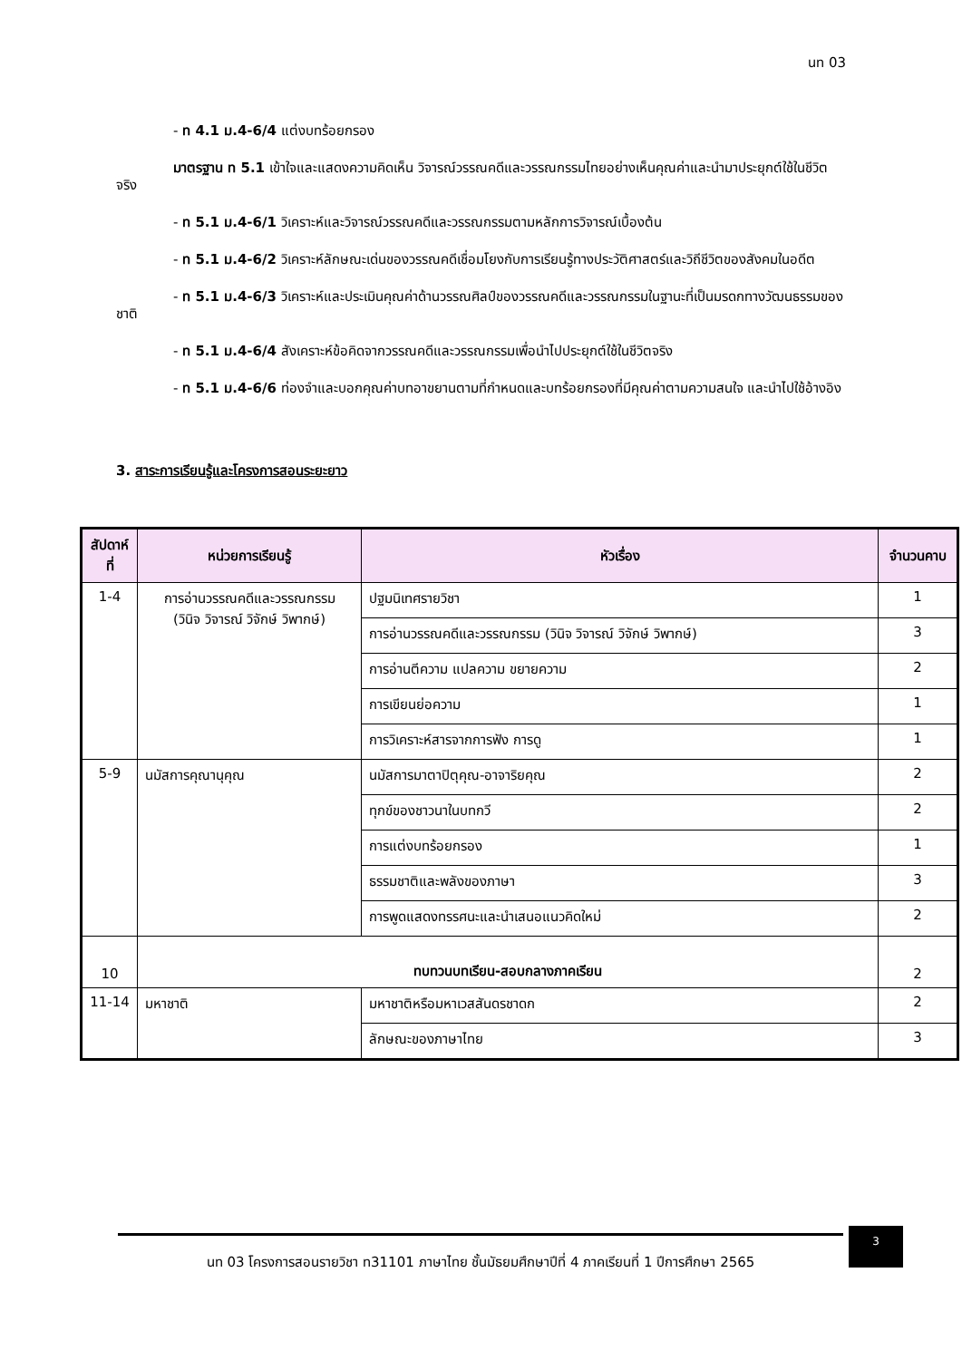นท 03
- ท 4.1 ม.4-6/4 แต่งบทร้อยกรอง
มาตรฐาน ท 5.1 เข้าใจและแสดงความคิดเห็น วิจารณ์วรรณคดีและวรรณกรรมไทยอย่างเห็นคุณค่าและนำมาประยุกต์ใช้ในชีวิตจริง
- ท 5.1 ม.4-6/1 วิเคราะห์และวิจารณ์วรรณคดีและวรรณกรรมตามหลักการวิจารณ์เบื้องต้น
- ท 5.1 ม.4-6/2 วิเคราะห์ลักษณะเด่นของวรรณคดีเชื่อมโยงกับการเรียนรู้ทางประวัติศาสตร์และวิถีชีวิตของสังคมในอดีต
- ท 5.1 ม.4-6/3 วิเคราะห์และประเมินคุณค่าด้านวรรณศิลป์ของวรรณคดีและวรรณกรรมในฐานะที่เป็นมรดกทางวัฒนธรรมของชาติ
- ท 5.1 ม.4-6/4 สังเคราะห์ข้อคิดจากวรรณคดีและวรรณกรรมเพื่อนำไปประยุกต์ใช้ในชีวิตจริง
- ท 5.1 ม.4-6/6 ท่องจำและบอกคุณค่าบทอาขยานตามที่กำหนดและบทร้อยกรองที่มีคุณค่าตามความสนใจ และนำไปใช้อ้างอิง
3. สาระการเรียนรู้และโครงการสอนระยะยาว
| สัปดาห์ที่ | หน่วยการเรียนรู้ | หัวเรื่อง | จำนวนคาบ |
| --- | --- | --- | --- |
| 1-4 | การอ่านวรรณคดีและวรรณกรรม (วินิจ วิจารณ์ วิจักษ์ วิพากษ์) | ปฐมนิเทศรายวิชา | 1 |
| | | การอ่านวรรณคดีและวรรณกรรม (วินิจ วิจารณ์ วิจักษ์ วิพากษ์) | 3 |
| | | การอ่านตีความ แปลความ ขยายความ | 2 |
| | | การเขียนย่อความ | 1 |
| | | การวิเคราะห์สารจากการฟัง การดู | 1 |
| 5-9 | นมัสการคุณานุคุณ | นมัสการมาตาปิตุคุณ-อาจาริยคุณ | 2 |
| | | ทุกข์ของชาวนาในบทกวี | 2 |
| | | การแต่งบทร้อยกรอง | 1 |
| | | ธรรมชาติและพลังของภาษา | 3 |
| | | การพูดแสดงทรรศนะและนำเสนอแนวคิดใหม่ | 2 |
| 10 | ทบทวนบทเรียน-สอบกลางภาคเรียน | | 2 |
| 11-14 | มหาชาติ | มหาชาติหรือมหาเวสสันดรชาดก | 2 |
| | | ลักษณะของภาษาไทย | 3 |
นท 03 โครงการสอนรายวิชา ท31101 ภาษาไทย ชั้นมัธยมศึกษาปีที่ 4 ภาคเรียนที่ 1 ปีการศึกษา 2565
3